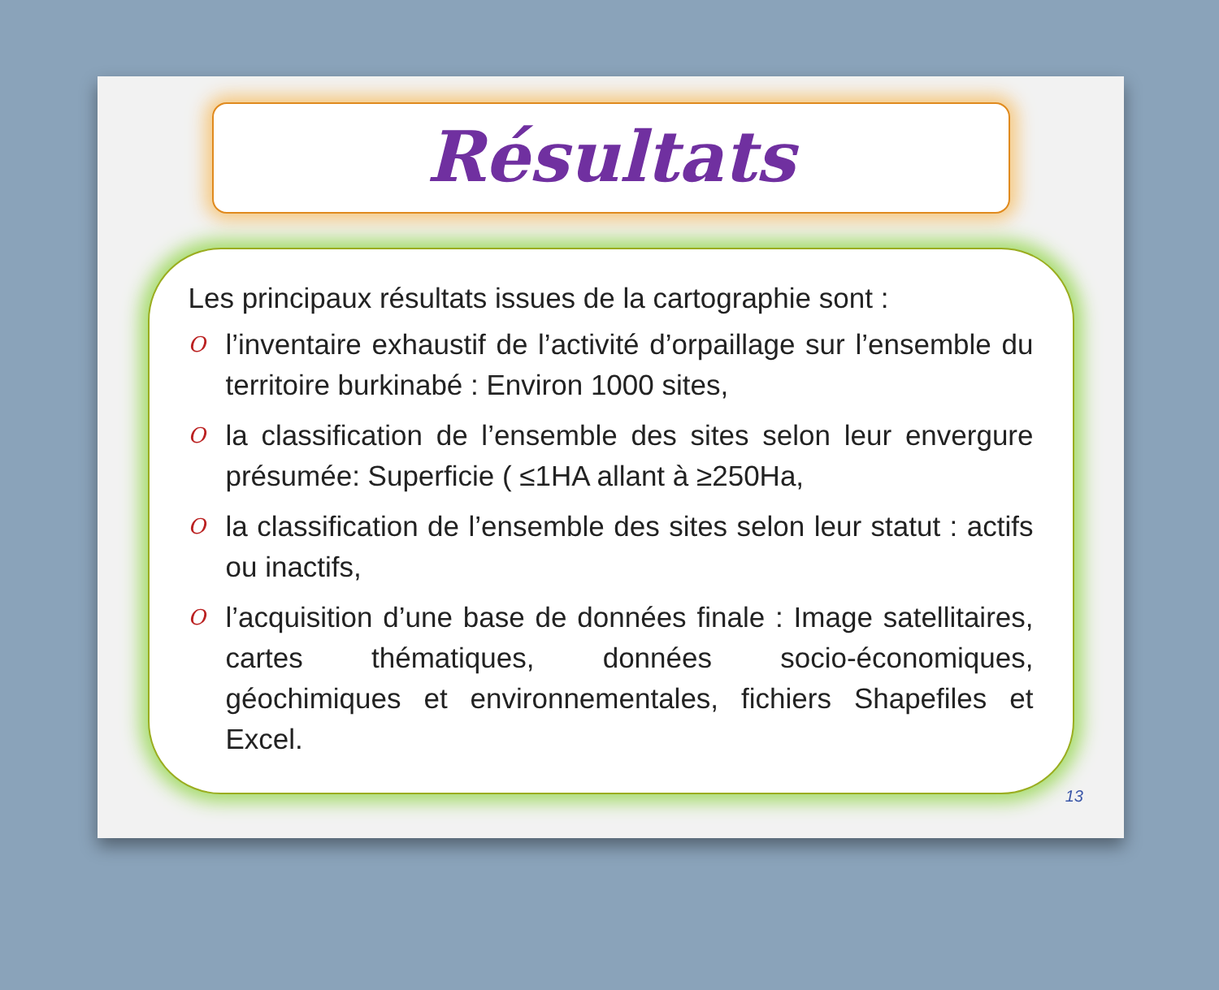Résultats
Les principaux résultats issues de la cartographie sont :
Ol’inventaire exhaustif de l’activité d’orpaillage sur l’ensemble du territoire burkinabé : Environ 1000 sites,
Ola classification de l’ensemble des sites selon leur envergure présumée: Superficie ( ≤1HA allant à ≥250Ha,
Ola classification de l’ensemble des sites selon leur statut : actifs ou inactifs,
Ol’acquisition d’une base de données finale : Image satellitaires, cartes thématiques, données socio-économiques, géochimiques et environnementales, fichiers Shapefiles et Excel.
13